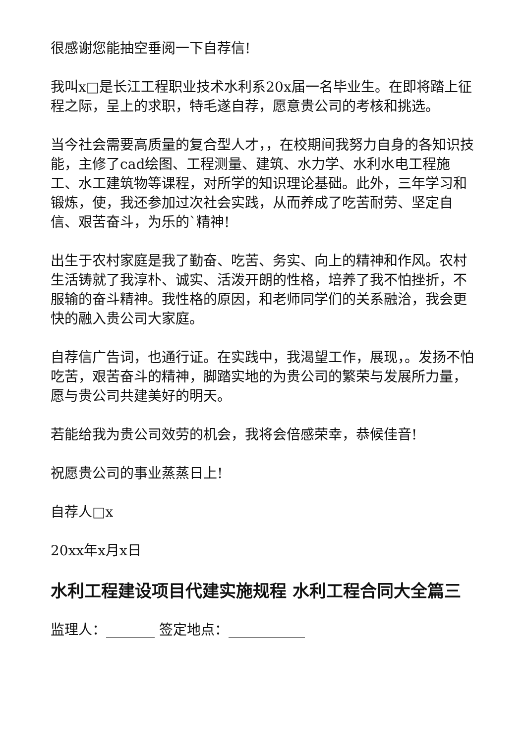很感谢您能抽空垂阅一下自荐信!
我叫x□是长江工程职业技术水利系20x届一名毕业生。在即将踏上征程之际，呈上的求职，特毛遂自荐，愿意贵公司的考核和挑选。
当今社会需要高质量的复合型人才，，在校期间我努力自身的各知识技能，主修了cad绘图、工程测量、建筑、水力学、水利水电工程施工、水工建筑物等课程，对所学的知识理论基础。此外，三年学习和锻炼，使，我还参加过次社会实践，从而养成了吃苦耐劳、坚定自信、艰苦奋斗，为乐的`精神!
出生于农村家庭是我了勤奋、吃苦、务实、向上的精神和作风。农村生活铸就了我淳朴、诚实、活泼开朗的性格，培养了我不怕挫折，不服输的奋斗精神。我性格的原因，和老师同学们的关系融洽，我会更快的融入贵公司大家庭。
自荐信广告词，也通行证。在实践中，我渴望工作，展现，。发扬不怕吃苦，艰苦奋斗的精神，脚踏实地的为贵公司的繁荣与发展所力量，愿与贵公司共建美好的明天。
若能给我为贵公司效劳的机会，我将会倍感荣幸，恭候佳音!
祝愿贵公司的事业蒸蒸日上!
自荐人□x
20xx年x月x日
水利工程建设项目代建实施规程 水利工程合同大全篇三
监理人：_______ 签定地点：___________